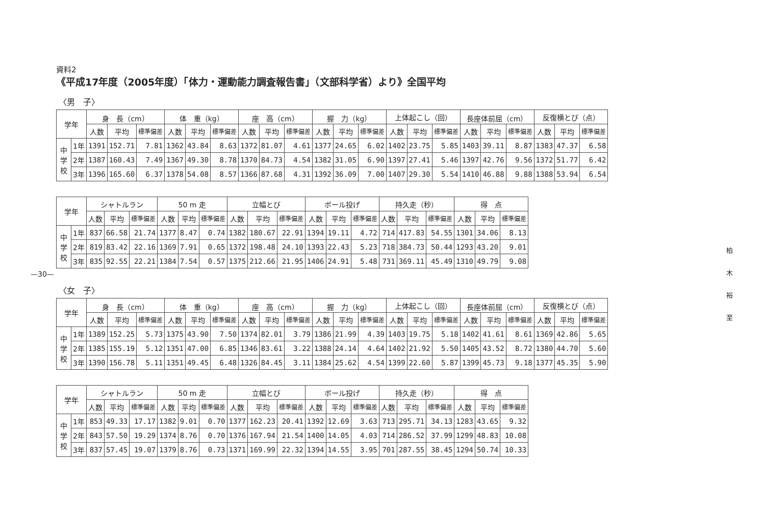—30—
資料2
《平成17年度（2005年度）「体力・運動能力調査報告書」（文部科学省）より》全国平均
〈男　子〉
| 学年 | | 身 長（cm） | | | 体 重（kg） | | | 座 高（cm） | | | 握 力（kg） | | | 上体起こし（回） | | | 長座体前屈（cm） | | | 反復横とび（点） | | |
| --- | --- | --- | --- | --- | --- | --- | --- | --- | --- | --- | --- | --- | --- | --- | --- | --- | --- | --- | --- | --- | --- | --- |
| | | 人数 | 平均 | 標準偏差 | 人数 | 平均 | 標準偏差 | 人数 | 平均 | 標準偏差 | 人数 | 平均 | 標準偏差 | 人数 | 平均 | 標準偏差 | 人数 | 平均 | 標準偏差 | 人数 | 平均 | 標準偏差 |
| 中学校 | 1年 | 1391 | 152.71 | 7.81 | 1362 | 43.84 | 8.63 | 1372 | 81.07 | 4.61 | 1377 | 24.65 | 6.02 | 1402 | 23.75 | 5.85 | 1403 | 39.11 | 8.87 | 1383 | 47.37 | 6.58 |
| | 2年 | 1387 | 160.43 | 7.49 | 1367 | 49.30 | 8.78 | 1370 | 84.73 | 4.54 | 1382 | 31.05 | 6.90 | 1397 | 27.41 | 5.46 | 1397 | 42.76 | 9.56 | 1372 | 51.77 | 6.42 |
| | 3年 | 1396 | 165.60 | 6.37 | 1378 | 54.08 | 8.57 | 1366 | 87.68 | 4.31 | 1392 | 36.09 | 7.00 | 1407 | 29.30 | 5.54 | 1410 | 46.88 | 9.88 | 1388 | 53.94 | 6.54 |
| 学年 | | シャトルラン | | | 50 m 走 | | | 立幅とび | | | ボール投げ | | | 持久走（秒） | | | 得 点 | | |
| --- | --- | --- | --- | --- | --- | --- | --- | --- | --- | --- | --- | --- | --- | --- | --- | --- | --- | --- | --- |
| | | 人数 | 平均 | 標準偏差 | 人数 | 平均 | 標準偏差 | 人数 | 平均 | 標準偏差 | 人数 | 平均 | 標準偏差 | 人数 | 平均 | 標準偏差 | 人数 | 平均 | 標準偏差 |
| 中学校 | 1年 | 837 | 66.58 | 21.74 | 1377 | 8.47 | 0.74 | 1382 | 180.67 | 22.91 | 1394 | 19.11 | 4.72 | 714 | 417.83 | 54.55 | 1301 | 34.06 | 8.13 |
| | 2年 | 819 | 83.42 | 22.16 | 1369 | 7.91 | 0.65 | 1372 | 198.48 | 24.10 | 1393 | 22.43 | 5.23 | 718 | 384.73 | 50.44 | 1293 | 43.20 | 9.01 |
| | 3年 | 835 | 92.55 | 22.21 | 1384 | 7.54 | 0.57 | 1375 | 212.66 | 21.95 | 1406 | 24.91 | 5.48 | 731 | 369.11 | 45.49 | 1310 | 49.79 | 9.08 |
〈女　子〉
| 学年 | | 身 長（cm） | | | 体 重（kg） | | | 座 高（cm） | | | 握 力（kg） | | | 上体起こし（回） | | | 長座体前屈（cm） | | | 反復横とび（点） | | |
| --- | --- | --- | --- | --- | --- | --- | --- | --- | --- | --- | --- | --- | --- | --- | --- | --- | --- | --- | --- | --- | --- | --- |
| | | 人数 | 平均 | 標準偏差 | 人数 | 平均 | 標準偏差 | 人数 | 平均 | 標準偏差 | 人数 | 平均 | 標準偏差 | 人数 | 平均 | 標準偏差 | 人数 | 平均 | 標準偏差 | 人数 | 平均 | 標準偏差 |
| 中学校 | 1年 | 1389 | 152.25 | 5.73 | 1375 | 43.90 | 7.50 | 1374 | 82.01 | 3.79 | 1386 | 21.99 | 4.39 | 1403 | 19.75 | 5.18 | 1402 | 41.61 | 8.61 | 1369 | 42.86 | 5.65 |
| | 2年 | 1385 | 155.19 | 5.12 | 1351 | 47.00 | 6.85 | 1346 | 83.61 | 3.22 | 1388 | 24.14 | 4.64 | 1402 | 21.92 | 5.50 | 1405 | 43.52 | 8.72 | 1380 | 44.70 | 5.60 |
| | 3年 | 1390 | 156.78 | 5.11 | 1351 | 49.45 | 6.48 | 1326 | 84.45 | 3.11 | 1384 | 25.62 | 4.54 | 1399 | 22.60 | 5.87 | 1399 | 45.73 | 9.18 | 1377 | 45.35 | 5.90 |
| 学年 | | シャトルラン | | | 50 m 走 | | | 立幅とび | | | ボール投げ | | | 持久走（秒） | | | 得 点 | | |
| --- | --- | --- | --- | --- | --- | --- | --- | --- | --- | --- | --- | --- | --- | --- | --- | --- | --- | --- | --- |
| | | 人数 | 平均 | 標準偏差 | 人数 | 平均 | 標準偏差 | 人数 | 平均 | 標準偏差 | 人数 | 平均 | 標準偏差 | 人数 | 平均 | 標準偏差 | 人数 | 平均 | 標準偏差 |
| 中学校 | 1年 | 853 | 49.33 | 17.17 | 1382 | 9.01 | 0.70 | 1377 | 162.23 | 20.41 | 1392 | 12.69 | 3.63 | 713 | 295.71 | 34.13 | 1283 | 43.65 | 9.32 |
| | 2年 | 843 | 57.50 | 19.29 | 1374 | 8.76 | 0.70 | 1376 | 167.94 | 21.54 | 1400 | 14.05 | 4.03 | 714 | 286.52 | 37.99 | 1299 | 48.83 | 10.08 |
| | 3年 | 837 | 57.45 | 19.07 | 1379 | 8.76 | 0.73 | 1371 | 169.99 | 22.32 | 1394 | 14.55 | 3.95 | 701 | 287.55 | 38.45 | 1294 | 50.74 | 10.33 |
柏 木 裕 至